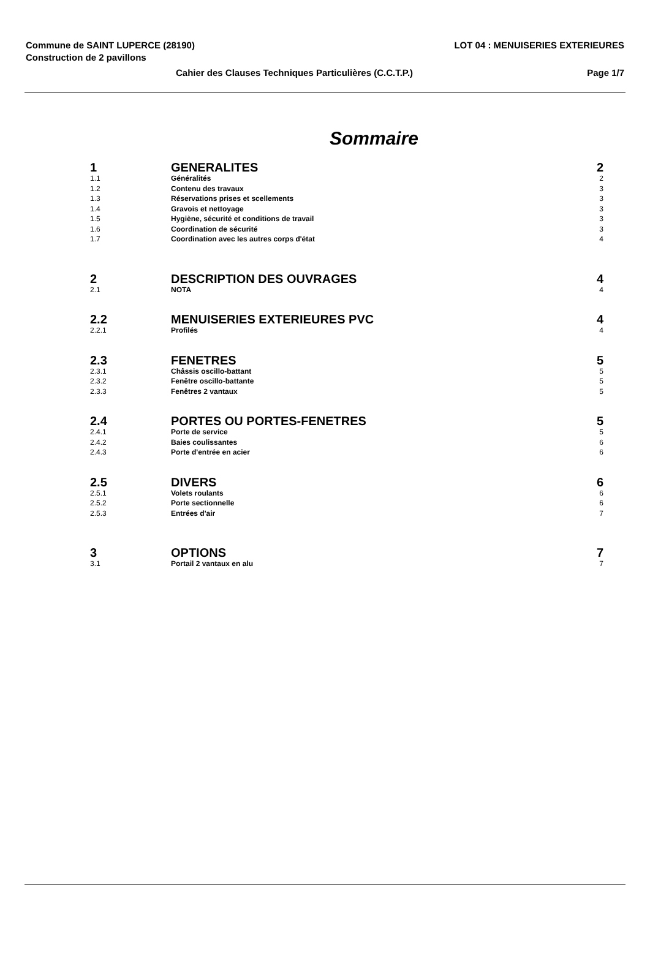Commune de SAINT LUPERCE (28190) LOT 04 : MENUISERIES EXTERIEURES
Construction de 2 pavillons
Cahier des Clauses Techniques Particulières (C.C.T.P.) Page 1/7
Sommaire
| 1 | GENERALITES | 2 |
| 1.1 | Généralités | 2 |
| 1.2 | Contenu des travaux | 3 |
| 1.3 | Réservations prises et scellements | 3 |
| 1.4 | Gravois et nettoyage | 3 |
| 1.5 | Hygiène, sécurité et conditions de travail | 3 |
| 1.6 | Coordination de sécurité | 3 |
| 1.7 | Coordination avec les autres corps d'état | 4 |
| 2 | DESCRIPTION DES OUVRAGES | 4 |
| 2.1 | NOTA | 4 |
| 2.2 | MENUISERIES EXTERIEURES PVC | 4 |
| 2.2.1 | Profilés | 4 |
| 2.3 | FENETRES | 5 |
| 2.3.1 | Châssis oscillo-battant | 5 |
| 2.3.2 | Fenêtre oscillo-battante | 5 |
| 2.3.3 | Fenêtres 2 vantaux | 5 |
| 2.4 | PORTES OU PORTES-FENETRES | 5 |
| 2.4.1 | Porte de service | 5 |
| 2.4.2 | Baies coulissantes | 6 |
| 2.4.3 | Porte d'entrée en acier | 6 |
| 2.5 | DIVERS | 6 |
| 2.5.1 | Volets roulants | 6 |
| 2.5.2 | Porte sectionnelle | 6 |
| 2.5.3 | Entrées d'air | 7 |
| 3 | OPTIONS | 7 |
| 3.1 | Portail 2 vantaux en alu | 7 |